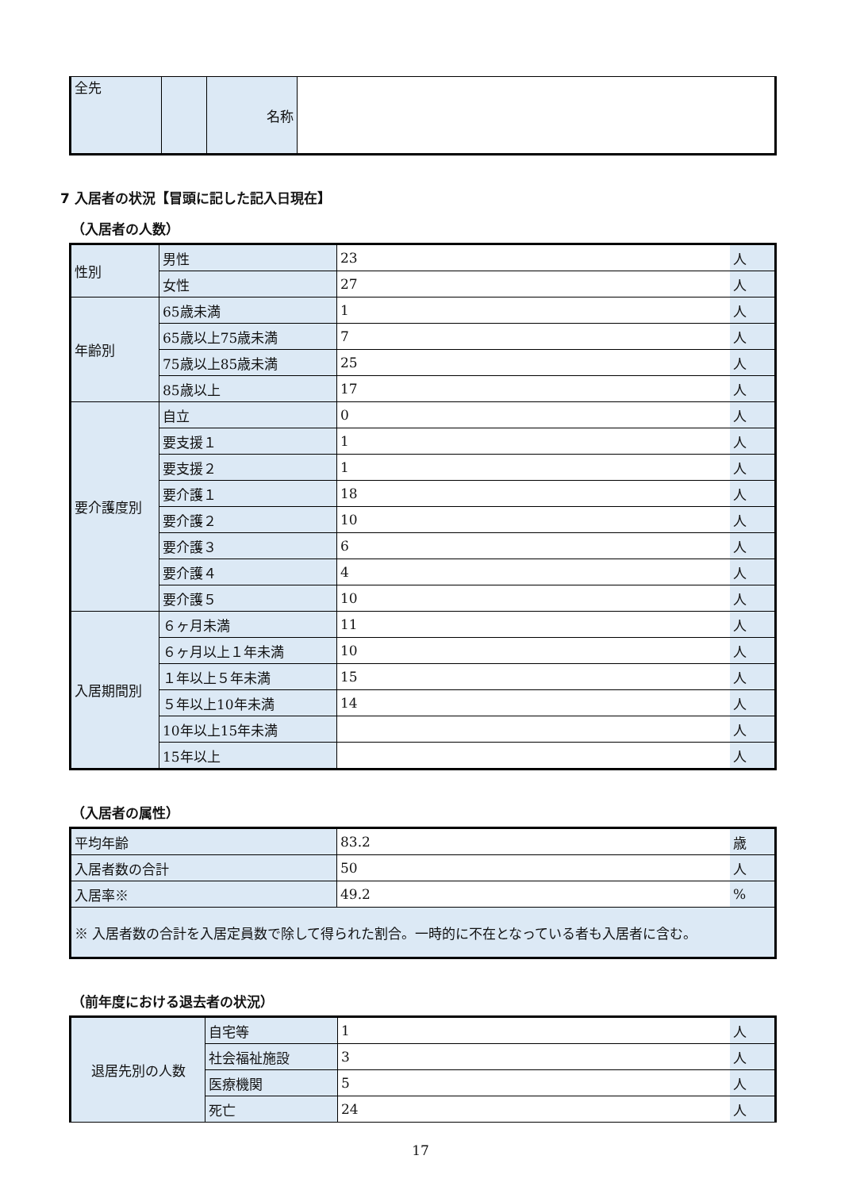| 全先 | | 名称 | |
7 入居者の状況【冒頭に記した記入日現在】
（入居者の人数）
| 性別 | 男性 | 23 | 人 |
| | 女性 | 27 | 人 |
| 年齢別 | 65歳未満 | 1 | 人 |
| | 65歳以上75歳未満 | 7 | 人 |
| | 75歳以上85歳未満 | 25 | 人 |
| | 85歳以上 | 17 | 人 |
| 要介護度別 | 自立 | 0 | 人 |
| | 要支援１ | 1 | 人 |
| | 要支援２ | 1 | 人 |
| | 要介護１ | 18 | 人 |
| | 要介護２ | 10 | 人 |
| | 要介護３ | 6 | 人 |
| | 要介護４ | 4 | 人 |
| | 要介護５ | 10 | 人 |
| 入居期間別 | ６ヶ月未満 | 11 | 人 |
| | ６ヶ月以上１年未満 | 10 | 人 |
| | １年以上５年未満 | 15 | 人 |
| | ５年以上10年未満 | 14 | 人 |
| | 10年以上15年未満 | | 人 |
| | 15年以上 | | 人 |
（入居者の属性）
| 平均年齢 | 83.2 | 歳 |
| 入居者数の合計 | 50 | 人 |
| 入居率※ | 49.2 | % |
| ※ 入居者数の合計を入居定員数で除して得られた割合。一時的に不在となっている者も入居者に含む。 | | |
（前年度における退去者の状況）
| 退居先別の人数 | 自宅等 | 1 | 人 |
| | 社会福祉施設 | 3 | 人 |
| | 医療機関 | 5 | 人 |
| | 死亡 | 24 | 人 |
17